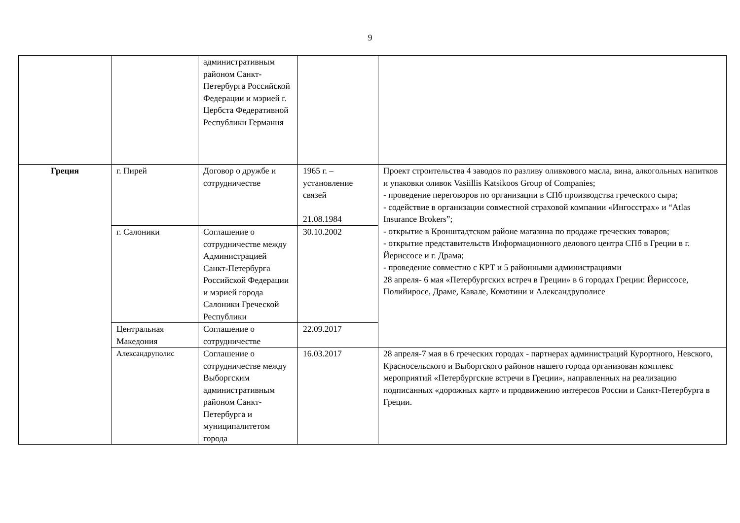9
| | | административным районом Санкт-Петербурга Российской Федерации и мэрией г. Цербста Федеративной Республики Германия | | |
| Греция | г. Пирей | Договор о дружбе и сотрудничестве | 1965 г. – установление связей 21.08.1984 | Проект строительства 4 заводов по разливу оливкового масла, вина, алкогольных напитков и упаковки оливок Vasiillis Katsikoos Group of Companies; - проведение переговоров по организации в СПб производства греческого сыра; - содействие в организации совместной страховой компании «Ингосстрах» и “Atlas Insurance Brokers”; - открытие в Кронштадтском районе магазина по продаже греческих товаров; - открытие представительств Информационного делового центра СПб в Греции в г. Йериссосе и г. Драма; - проведение совместно с КРТ и 5 районными администрациями 28 апреля- 6 мая «Петербургских встреч в Греции» в 6 городах Греции: Йериссосе, Полийиросе, Драме, Кавале, Комотини и Александруполисе |
| | г. Салоники | Соглашение о сотрудничестве между Администрацией Санкт-Петербурга Российской Федерации и мэрией города Салоники Греческой Республики | 30.10.2002 | |
| | Центральная Македония | Соглашение о сотрудничестве | 22.09.2017 | |
| | Александруполис | Соглашение о сотрудничестве между Выборгским административным районом Санкт-Петербурга и муниципалитетом города | 16.03.2017 | 28 апреля-7 мая в 6 греческих городах - партнерах администраций Курортного, Невского, Красносельского и Выборгского районов нашего города организован комплекс мероприятий «Петербургские встречи в Греции», направленных на реализацию подписанных «дорожных карт» и продвижению интересов России и Санкт-Петербурга в Греции. |